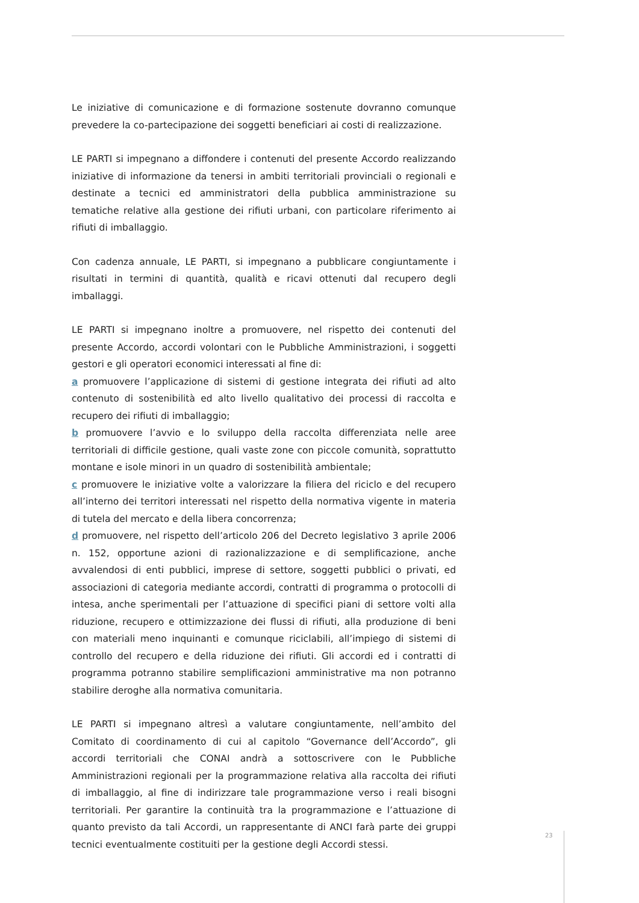Le iniziative di comunicazione e di formazione sostenute dovranno comunque prevedere la co-partecipazione dei soggetti beneficiari ai costi di realizzazione.
LE PARTI si impegnano a diffondere i contenuti del presente Accordo realizzando iniziative di informazione da tenersi in ambiti territoriali provinciali o regionali e destinate a tecnici ed amministratori della pubblica amministrazione su tematiche relative alla gestione dei rifiuti urbani, con particolare riferimento ai rifiuti di imballaggio.
Con cadenza annuale, LE PARTI, si impegnano a pubblicare congiuntamente i risultati in termini di quantità, qualità e ricavi ottenuti dal recupero degli imballaggi.
LE PARTI si impegnano inoltre a promuovere, nel rispetto dei contenuti del presente Accordo, accordi volontari con le Pubbliche Amministrazioni, i soggetti gestori e gli operatori economici interessati al fine di:
a promuovere l’applicazione di sistemi di gestione integrata dei rifiuti ad alto contenuto di sostenibilità ed alto livello qualitativo dei processi di raccolta e recupero dei rifiuti di imballaggio;
b promuovere l’avvio e lo sviluppo della raccolta differenziata nelle aree territoriali di difficile gestione, quali vaste zone con piccole comunità, soprattutto montane e isole minori in un quadro di sostenibilità ambientale;
c promuovere le iniziative volte a valorizzare la filiera del riciclo e del recupero all’interno dei territori interessati nel rispetto della normativa vigente in materia di tutela del mercato e della libera concorrenza;
d promuovere, nel rispetto dell’articolo 206 del Decreto legislativo 3 aprile 2006 n. 152, opportune azioni di razionalizzazione e di semplificazione, anche avvalendosi di enti pubblici, imprese di settore, soggetti pubblici o privati, ed associazioni di categoria mediante accordi, contratti di programma o protocolli di intesa, anche sperimentali per l’attuazione di specifici piani di settore volti alla riduzione, recupero e ottimizzazione dei flussi di rifiuti, alla produzione di beni con materiali meno inquinanti e comunque riciclabili, all’impiego di sistemi di controllo del recupero e della riduzione dei rifiuti. Gli accordi ed i contratti di programma potranno stabilire semplificazioni amministrative ma non potranno stabilire deroghe alla normativa comunitaria.
LE PARTI si impegnano altresì a valutare congiuntamente, nell’ambito del Comitato di coordinamento di cui al capitolo “Governance dell’Accordo”, gli accordi territoriali che CONAI andrà a sottoscrivere con le Pubbliche Amministrazioni regionali per la programmazione relativa alla raccolta dei rifiuti di imballaggio, al fine di indirizzare tale programmazione verso i reali bisogni territoriali. Per garantire la continuità tra la programmazione e l’attuazione di quanto previsto da tali Accordi, un rappresentante di ANCI farà parte dei gruppi tecnici eventualmente costituiti per la gestione degli Accordi stessi.
23